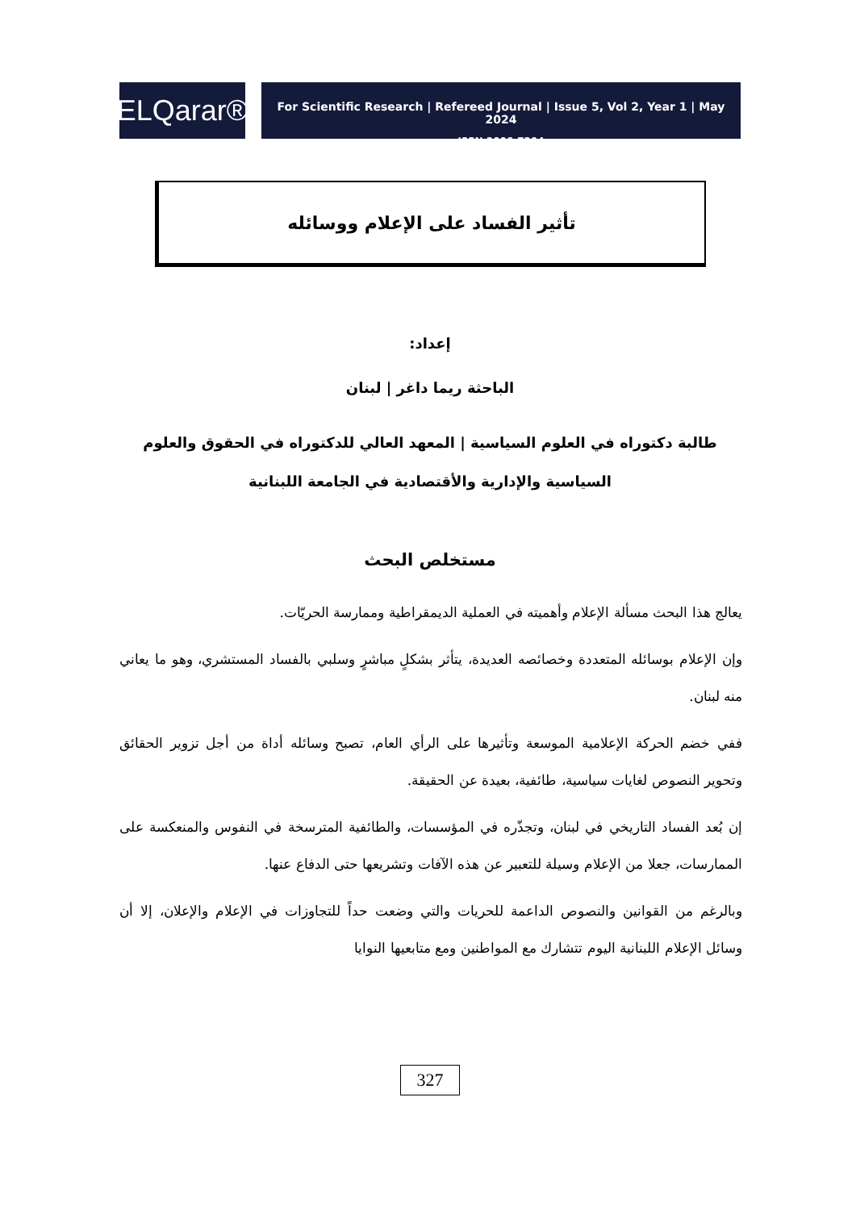ELQarar®
For Scientific Research | Refereed Journal | Issue 5, Vol 2, Year 1 | May 2024
ISSN 3006-7294
تأثير الفساد على الإعلام ووسائله
إعداد:
الباحثة ريما داغر | لبنان
طالبة دكتوراه في العلوم السياسية | المعهد العالي للدكتوراه في الحقوق والعلوم السياسية والإدارية والأقتصادية في الجامعة اللبنانية
مستخلص البحث
يعالج هذا البحث مسألة الإعلام وأهميته في العملية الديمقراطية وممارسة الحريّات.
وإن الإعلام بوسائله المتعددة وخصائصه العديدة، يتأثر بشكلٍ مباشرٍ وسلبي بالفساد المستشري، وهو ما يعاني منه لبنان.
ففي خضم الحركة الإعلامية الموسعة وتأثيرها على الرأي العام، تصبح وسائله أداة من أجل تزوير الحقائق وتحوير النصوص لغايات سياسية، طائفية، بعيدة عن الحقيقة.
إن بُعد الفساد التاريخي في لبنان، وتجذّره في المؤسسات، والطائفية المترسخة في النفوس والمنعكسة على الممارسات، جعلا من الإعلام وسيلة للتعبير عن هذه الآفات وتشريعها حتى الدفاع عنها.
وبالرغم من القوانين والنصوص الداعمة للحريات والتي وضعت حداً للتجاوزات في الإعلام والإعلان، إلا أن وسائل الإعلام اللبنانية اليوم تتشارك مع المواطنين ومع متابعيها النوايا
327